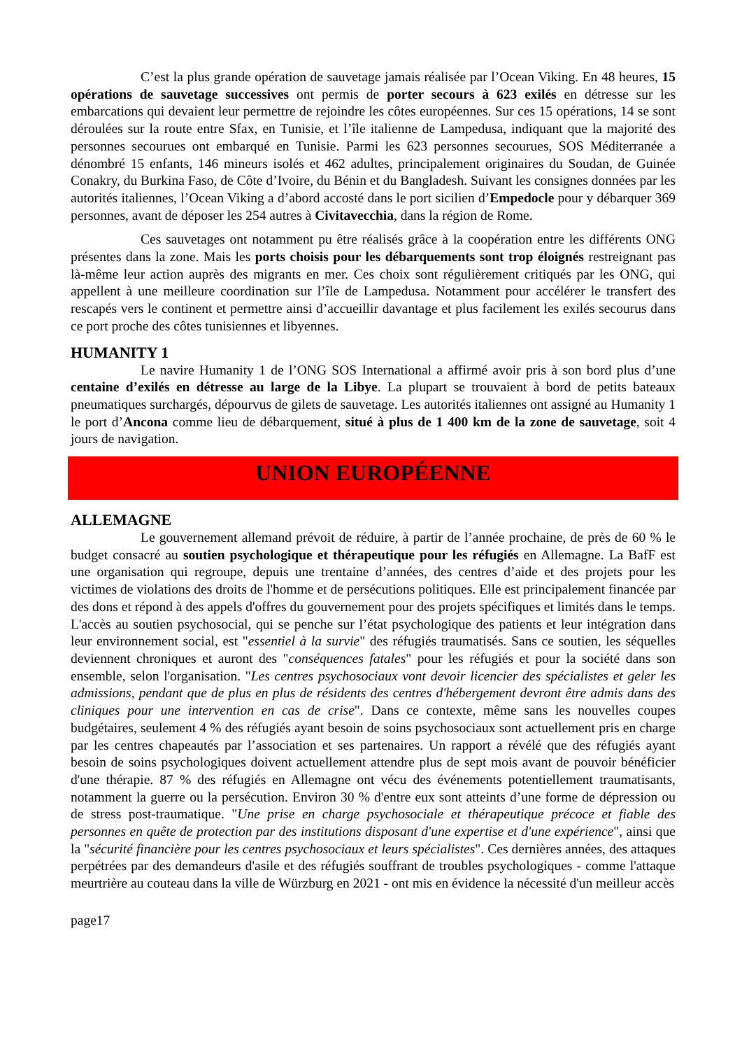C’est la plus grande opération de sauvetage jamais réalisée par l’Ocean Viking. En 48 heures, 15 opérations de sauvetage successives ont permis de porter secours à 623 exilés en détresse sur les embarcations qui devaient leur permettre de rejoindre les côtes européennes. Sur ces 15 opérations, 14 se sont déroulées sur la route entre Sfax, en Tunisie, et l’île italienne de Lampedusa, indiquant que la majorité des personnes secourues ont embarqué en Tunisie. Parmi les 623 personnes secourues, SOS Méditerranée a dénombré 15 enfants, 146 mineurs isolés et 462 adultes, principalement originaires du Soudan, de Guinée Conakry, du Burkina Faso, de Côte d’Ivoire, du Bénin et du Bangladesh. Suivant les consignes données par les autorités italiennes, l’Ocean Viking a d’abord accosté dans le port sicilien d’Empedocle pour y débarquer 369 personnes, avant de déposer les 254 autres à Civitavecchia, dans la région de Rome.
Ces sauvetages ont notamment pu être réalisés grâce à la coopération entre les différents ONG présentes dans la zone. Mais les ports choisis pour les débarquements sont trop éloignés restreignant pas là-même leur action auprès des migrants en mer. Ces choix sont régulièrement critiqués par les ONG, qui appellent à une meilleure coordination sur l’île de Lampedusa. Notamment pour accélérer le transfert des rescapés vers le continent et permettre ainsi d’accueillir davantage et plus facilement les exilés secourus dans ce port proche des côtes tunisiennes et libyennes.
HUMANITY 1
Le navire Humanity 1 de l’ONG SOS International a affirmé avoir pris à son bord plus d’une centaine d’exilés en détresse au large de la Libye. La plupart se trouvaient à bord de petits bateaux pneumatiques surchargés, dépourvus de gilets de sauvetage. Les autorités italiennes ont assigné au Humanity 1 le port d’Ancona comme lieu de débarquement, situé à plus de 1 400 km de la zone de sauvetage, soit 4 jours de navigation.
UNION EUROPÉENNE
ALLEMAGNE
Le gouvernement allemand prévoit de réduire, à partir de l’année prochaine, de près de 60 % le budget consacré au soutien psychologique et thérapeutique pour les réfugiés en Allemagne. La BafF est une organisation qui regroupe, depuis une trentaine d’années, des centres d’aide et des projets pour les victimes de violations des droits de l'homme et de persécutions politiques. Elle est principalement financée par des dons et répond à des appels d'offres du gouvernement pour des projets spécifiques et limités dans le temps. L'accès au soutien psychosocial, qui se penche sur l’état psychologique des patients et leur intégration dans leur environnement social, est "essentiel à la survie" des réfugiés traumatisés. Sans ce soutien, les séquelles deviennent chroniques et auront des "conséquences fatales" pour les réfugiés et pour la société dans son ensemble, selon l'organisation. "Les centres psychosociaux vont devoir licencier des spécialistes et geler les admissions, pendant que de plus en plus de résidents des centres d'hébergement devront être admis dans des cliniques pour une intervention en cas de crise". Dans ce contexte, même sans les nouvelles coupes budgétaires, seulement 4 % des réfugiés ayant besoin de soins psychosociaux sont actuellement pris en charge par les centres chapeautés par l’association et ses partenaires. Un rapport a révélé que des réfugiés ayant besoin de soins psychologiques doivent actuellement attendre plus de sept mois avant de pouvoir bénéficier d'une thérapie. 87 % des réfugiés en Allemagne ont vécu des événements potentiellement traumatisants, notamment la guerre ou la persécution. Environ 30 % d'entre eux sont atteints d’une forme de dépression ou de stress post-traumatique. "Une prise en charge psychosociale et thérapeutique précoce et fiable des personnes en quête de protection par des institutions disposant d'une expertise et d'une expérience", ainsi que la "sécurité financière pour les centres psychosociaux et leurs spécialistes". Ces dernières années, des attaques perpétrées par des demandeurs d'asile et des réfugiés souffrant de troubles psychologiques - comme l'attaque meurtrière au couteau dans la ville de Würzburg en 2021 - ont mis en évidence la nécessité d'un meilleur accès
page17